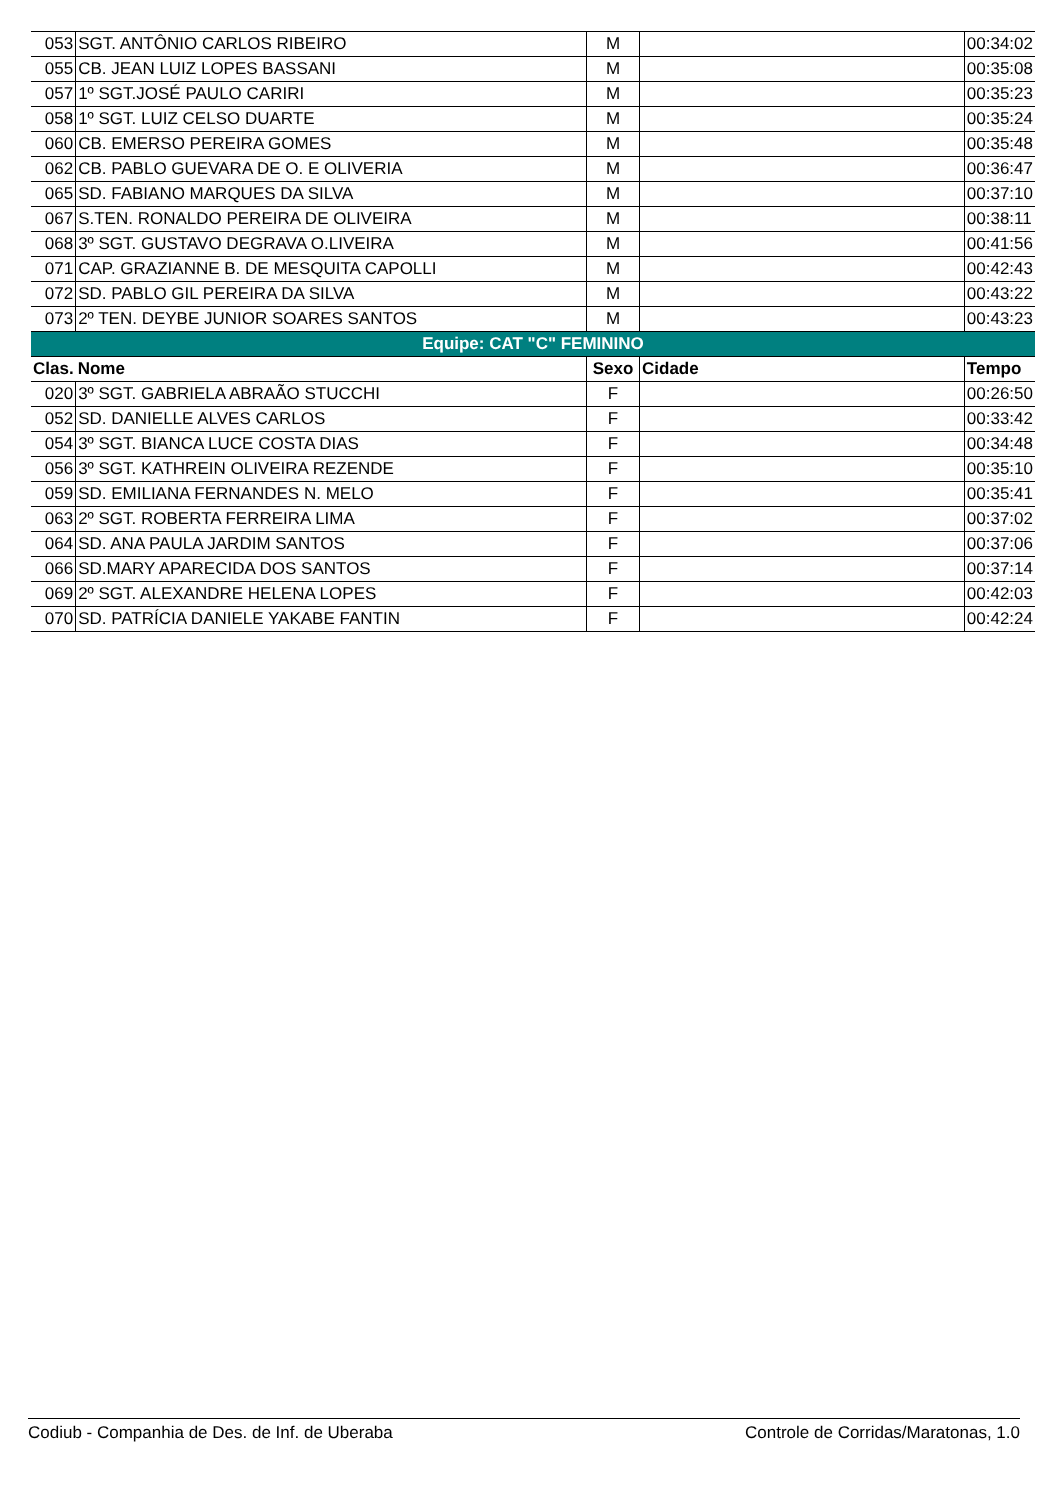| 053 | SGT. ANTÔNIO CARLOS RIBEIRO | M | | 00:34:02 |
| 055 | CB. JEAN LUIZ LOPES BASSANI | M | | 00:35:08 |
| 057 | 1º SGT.JOSÉ PAULO CARIRI | M | | 00:35:23 |
| 058 | 1º SGT. LUIZ CELSO DUARTE | M | | 00:35:24 |
| 060 | CB. EMERSO PEREIRA GOMES | M | | 00:35:48 |
| 062 | CB. PABLO GUEVARA DE O. E OLIVERIA | M | | 00:36:47 |
| 065 | SD. FABIANO MARQUES DA SILVA | M | | 00:37:10 |
| 067 | S.TEN. RONALDO PEREIRA DE OLIVEIRA | M | | 00:38:11 |
| 068 | 3º SGT. GUSTAVO DEGRAVA O.LIVEIRA | M | | 00:41:56 |
| 071 | CAP. GRAZIANNE B. DE MESQUITA CAPOLLI | M | | 00:42:43 |
| 072 | SD. PABLO GIL PEREIRA DA SILVA | M | | 00:43:22 |
| 073 | 2º TEN. DEYBE JUNIOR SOARES SANTOS | M | | 00:43:23 |
| Equipe: CAT "C" FEMININO | | | | |
| Clas. | Nome | Sexo | Cidade | Tempo |
| 020 | 3º SGT. GABRIELA ABRAÃO STUCCHI | F | | 00:26:50 |
| 052 | SD. DANIELLE ALVES CARLOS | F | | 00:33:42 |
| 054 | 3º SGT. BIANCA LUCE COSTA DIAS | F | | 00:34:48 |
| 056 | 3º SGT. KATHREIN OLIVEIRA REZENDE | F | | 00:35:10 |
| 059 | SD. EMILIANA FERNANDES N. MELO | F | | 00:35:41 |
| 063 | 2º SGT. ROBERTA FERREIRA LIMA | F | | 00:37:02 |
| 064 | SD. ANA PAULA JARDIM SANTOS | F | | 00:37:06 |
| 066 | SD.MARY APARECIDA DOS SANTOS | F | | 00:37:14 |
| 069 | 2º SGT. ALEXANDRE HELENA LOPES | F | | 00:42:03 |
| 070 | SD. PATRÍCIA DANIELE YAKABE FANTIN | F | | 00:42:24 |
Codiub - Companhia de Des. de Inf. de Uberaba Controle de Corridas/Maratonas, 1.0